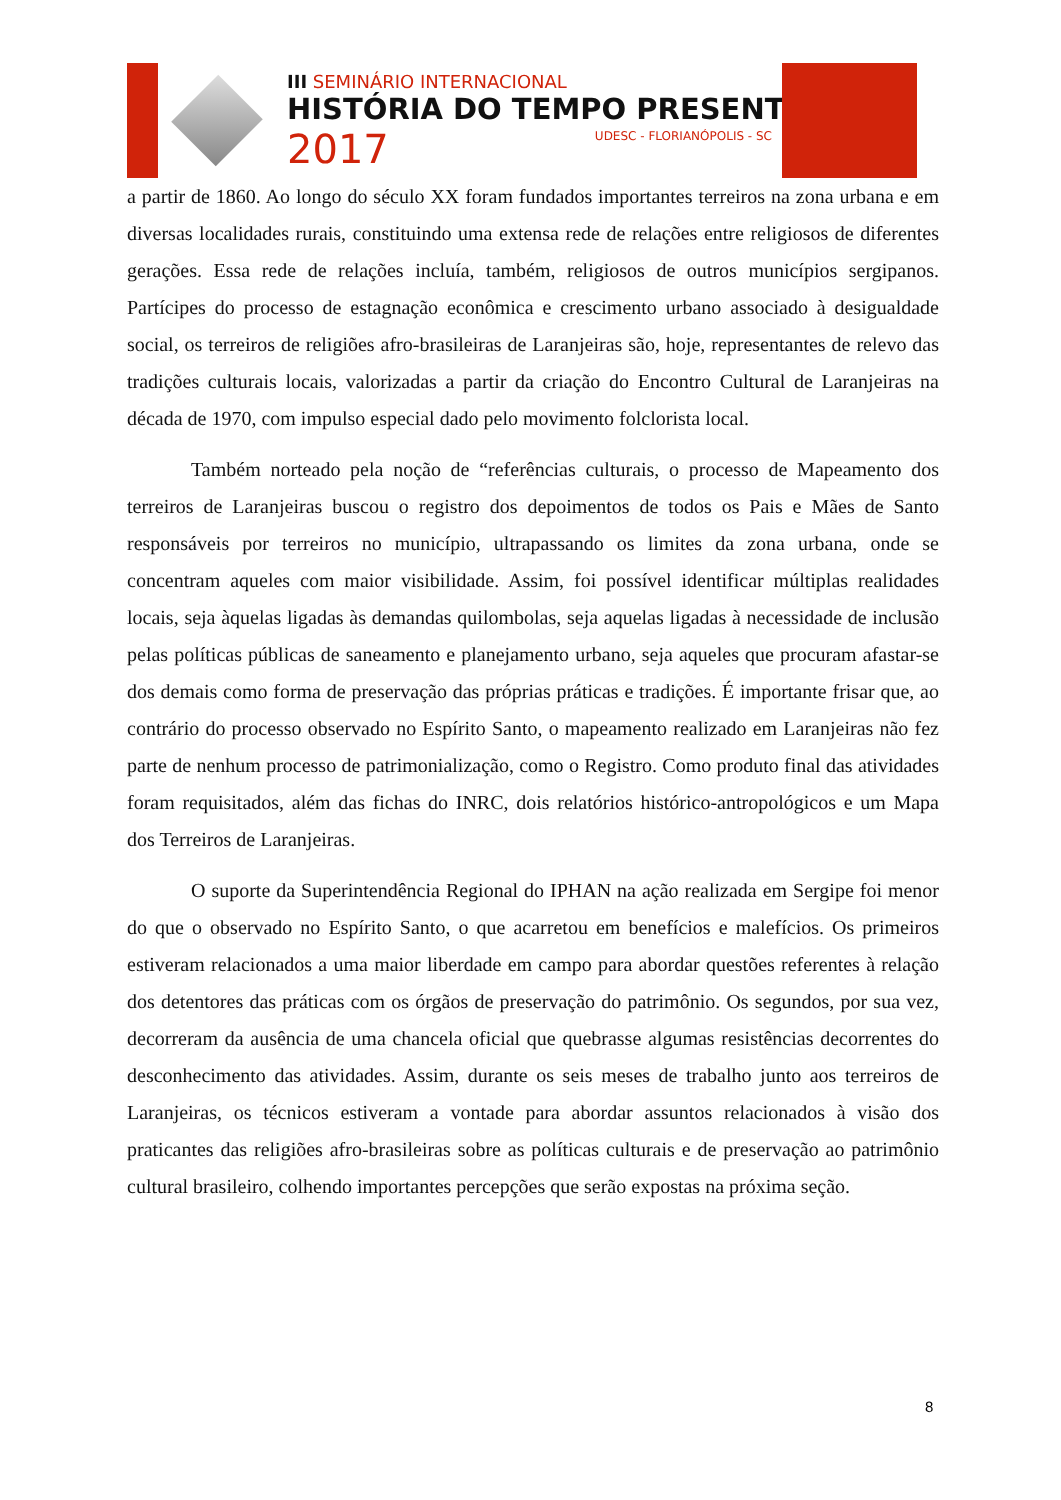III SEMINÁRIO INTERNACIONAL
HISTÓRIA DO TEMPO PRESENTE
2017
UDESC - FLORIANÓPOLIS - SC
a partir de 1860. Ao longo do século XX foram fundados importantes terreiros na zona urbana e em diversas localidades rurais, constituindo uma extensa rede de relações entre religiosos de diferentes gerações. Essa rede de relações incluía, também, religiosos de outros municípios sergipanos. Partícipes do processo de estagnação econômica e crescimento urbano associado à desigualdade social, os terreiros de religiões afro-brasileiras de Laranjeiras são, hoje, representantes de relevo das tradições culturais locais, valorizadas a partir da criação do Encontro Cultural de Laranjeiras na década de 1970, com impulso especial dado pelo movimento folclorista local.
Também norteado pela noção de “referências culturais, o processo de Mapeamento dos terreiros de Laranjeiras buscou o registro dos depoimentos de todos os Pais e Mães de Santo responsáveis por terreiros no município, ultrapassando os limites da zona urbana, onde se concentram aqueles com maior visibilidade. Assim, foi possível identificar múltiplas realidades locais, seja àquelas ligadas às demandas quilombolas, seja aquelas ligadas à necessidade de inclusão pelas políticas públicas de saneamento e planejamento urbano, seja aqueles que procuram afastar-se dos demais como forma de preservação das próprias práticas e tradições. É importante frisar que, ao contrário do processo observado no Espírito Santo, o mapeamento realizado em Laranjeiras não fez parte de nenhum processo de patrimonialização, como o Registro. Como produto final das atividades foram requisitados, além das fichas do INRC, dois relatórios histórico-antropológicos e um Mapa dos Terreiros de Laranjeiras.
O suporte da Superintendência Regional do IPHAN na ação realizada em Sergipe foi menor do que o observado no Espírito Santo, o que acarretou em benefícios e malefícios. Os primeiros estiveram relacionados a uma maior liberdade em campo para abordar questões referentes à relação dos detentores das práticas com os órgãos de preservação do patrimônio. Os segundos, por sua vez, decorreram da ausência de uma chancela oficial que quebrasse algumas resistências decorrentes do desconhecimento das atividades. Assim, durante os seis meses de trabalho junto aos terreiros de Laranjeiras, os técnicos estiveram a vontade para abordar assuntos relacionados à visão dos praticantes das religiões afro-brasileiras sobre as políticas culturais e de preservação ao patrimônio cultural brasileiro, colhendo importantes percepções que serão expostas na próxima seção.
8